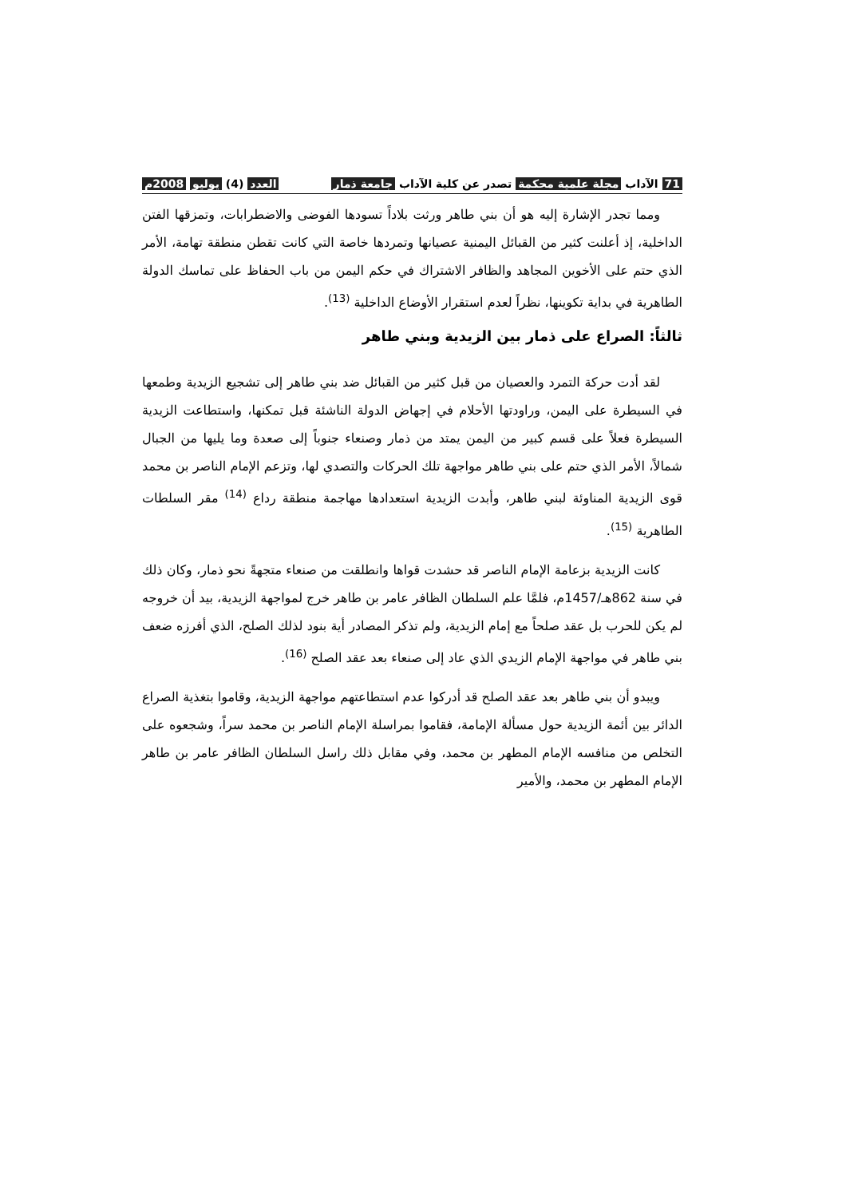71 الآداب مجلة علمية محكمة تصدر عن كلية الآداب جامعة ذمار العدد (4) يوليو 2008م
ومما تجدر الإشارة إليه هو أن بني طاهر ورثت بلاداً تسودها الفوضى والاضطرابات، وتمزقها الفتن الداخلية، إذ أعلنت كثير من القبائل اليمنية عصيانها وتمردها خاصة التي كانت تقطن منطقة تهامة، الأمر الذي حتم على الأخوين المجاهد والظافر الاشتراك في حكم اليمن من باب الحفاظ على تماسك الدولة الطاهرية في بداية تكوينها، نظراً لعدم استقرار الأوضاع الداخلية <sup>(13)</sup>.
ثالثاً: الصراع على ذمار بين الزيدية وبني طاهر
لقد أدت حركة التمرد والعصيان من قبل كثير من القبائل ضد بني طاهر إلى تشجيع الزيدية وطمعها في السيطرة على اليمن، وراودتها الأحلام في إجهاض الدولة الناشئة قبل تمكنها، واستطاعت الزيدية السيطرة فعلاً على قسم كبير من اليمن يمتد من ذمار وصنعاء جنوباً إلى صعدة وما يليها من الجبال شمالاً، الأمر الذي حتم على بني طاهر مواجهة تلك الحركات والتصدي لها، وتزعم الإمام الناصر بن محمد قوى الزيدية المناوئة لبني طاهر، وأبدت الزيدية استعدادها مهاجمة منطقة رداع <sup>(14)</sup> مقر السلطات الطاهرية <sup>(15)</sup>.
كانت الزيدية بزعامة الإمام الناصر قد حشدت قواها وانطلقت من صنعاء متجهةً نحو ذمار، وكان ذلك في سنة 862هـ/1457م، فلمَّا علم السلطان الظافر عامر بن طاهر خرج لمواجهة الزيدية، بيد أن خروجه لم يكن للحرب بل عقد صلحاً مع إمام الزيدية، ولم تذكر المصادر أية بنود لذلك الصلح، الذي أفرزه ضعف بني طاهر في مواجهة الإمام الزيدي الذي عاد إلى صنعاء بعد عقد الصلح <sup>(16)</sup>.
ويبدو أن بني طاهر بعد عقد الصلح قد أدركوا عدم استطاعتهم مواجهة الزيدية، وقاموا بتغذية الصراع الدائر بين أئمة الزيدية حول مسألة الإمامة، فقاموا بمراسلة الإمام الناصر بن محمد سراً، وشجعوه على التخلص من منافسه الإمام المطهر بن محمد، وفي مقابل ذلك راسل السلطان الظافر عامر بن طاهر الإمام المطهر بن محمد، والأمير